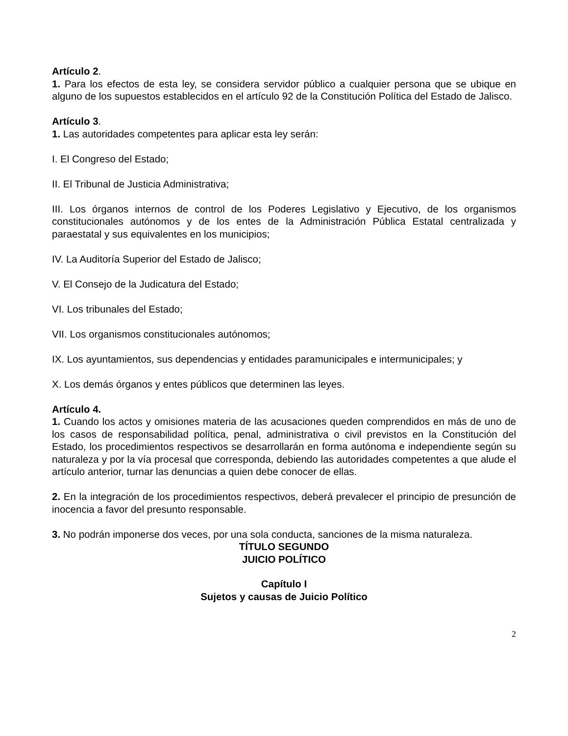Artículo 2.
1. Para los efectos de esta ley, se considera servidor público a cualquier persona que se ubique en alguno de los supuestos establecidos en el artículo 92 de la Constitución Política del Estado de Jalisco.
Artículo 3.
1. Las autoridades competentes para aplicar esta ley serán:
I. El Congreso del Estado;
II. El Tribunal de Justicia Administrativa;
III. Los órganos internos de control de los Poderes Legislativo y Ejecutivo, de los organismos constitucionales autónomos y de los entes de la Administración Pública Estatal centralizada y paraestatal y sus equivalentes en los municipios;
IV. La Auditoría Superior del Estado de Jalisco;
V. El Consejo de la Judicatura del Estado;
VI. Los tribunales del Estado;
VII. Los organismos constitucionales autónomos;
IX. Los ayuntamientos, sus dependencias y entidades paramunicipales e intermunicipales; y
X. Los demás órganos y entes públicos que determinen las leyes.
Artículo 4.
1. Cuando los actos y omisiones materia de las acusaciones queden comprendidos en más de uno de los casos de responsabilidad política, penal, administrativa o civil previstos en la Constitución del Estado, los procedimientos respectivos se desarrollarán en forma autónoma e independiente según su naturaleza y por la vía procesal que corresponda, debiendo las autoridades competentes a que alude el artículo anterior, turnar las denuncias a quien debe conocer de ellas.
2. En la integración de los procedimientos respectivos, deberá prevalecer el principio de presunción de inocencia a favor del presunto responsable.
3. No podrán imponerse dos veces, por una sola conducta, sanciones de la misma naturaleza.
TÍTULO SEGUNDO
JUICIO POLÍTICO
Capítulo I
Sujetos y causas de Juicio Político
2